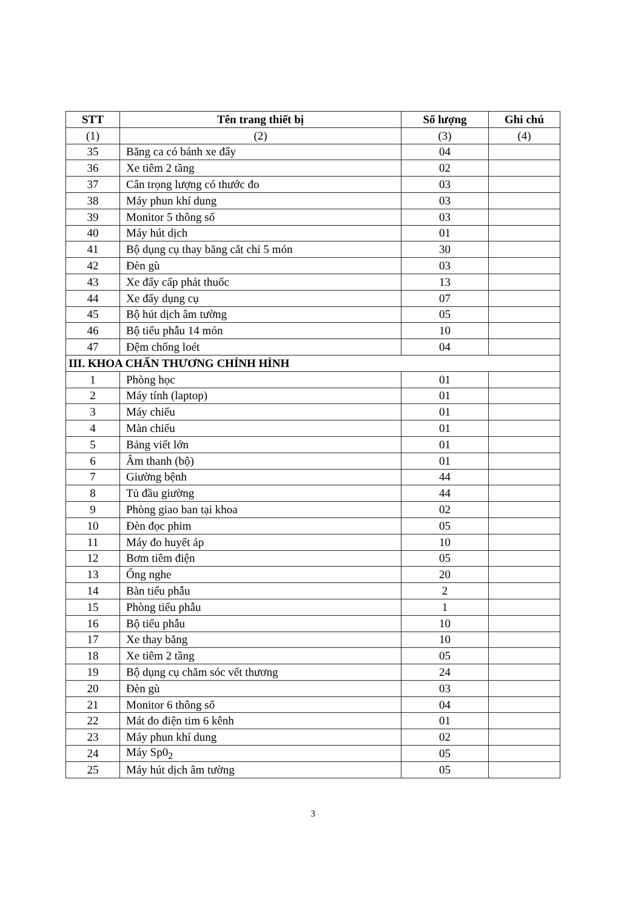| STT | Tên trang thiết bị | Số lượng | Ghi chú |
| --- | --- | --- | --- |
| (1) | (2) | (3) | (4) |
| 35 | Băng ca có bánh xe đẩy | 04 | |
| 36 | Xe tiêm 2 tầng | 02 | |
| 37 | Cân trọng lượng có thước đo | 03 | |
| 38 | Máy phun khí dung | 03 | |
| 39 | Monitor 5 thông số | 03 | |
| 40 | Máy hút dịch | 01 | |
| 41 | Bộ dụng cụ thay băng cắt chỉ 5 món | 30 | |
| 42 | Đèn gù | 03 | |
| 43 | Xe đẩy cấp phát thuốc | 13 | |
| 44 | Xe đẩy dụng cụ | 07 | |
| 45 | Bộ hút dịch âm tường | 05 | |
| 46 | Bộ tiểu phẫu 14 món | 10 | |
| 47 | Đệm chống loét | 04 | |
| III. KHOA CHẤN THƯƠNG CHỈNH HÌNH | | | |
| 1 | Phòng học | 01 | |
| 2 | Máy tính (laptop) | 01 | |
| 3 | Máy chiếu | 01 | |
| 4 | Màn chiếu | 01 | |
| 5 | Bảng viết lớn | 01 | |
| 6 | Âm thanh (bộ) | 01 | |
| 7 | Giường bệnh | 44 | |
| 8 | Tủ đầu giường | 44 | |
| 9 | Phòng giao ban tại khoa | 02 | |
| 10 | Đèn đọc phim | 05 | |
| 11 | Máy đo huyết áp | 10 | |
| 12 | Bơm tiêm điện | 05 | |
| 13 | Ống nghe | 20 | |
| 14 | Bàn tiểu phẫu | 2 | |
| 15 | Phòng tiểu phẫu | 1 | |
| 16 | Bộ tiểu phẫu | 10 | |
| 17 | Xe thay băng | 10 | |
| 18 | Xe tiêm 2 tầng | 05 | |
| 19 | Bộ dụng cụ chăm sóc vết thương | 24 | |
| 20 | Đèn gù | 03 | |
| 21 | Monitor 6 thông số | 04 | |
| 22 | Mát đo điện tim 6 kênh | 01 | |
| 23 | Máy phun khí dung | 02 | |
| 24 | Máy Sp0<sub>2</sub> | 05 | |
| 25 | Máy hút dịch âm tường | 05 | |
3